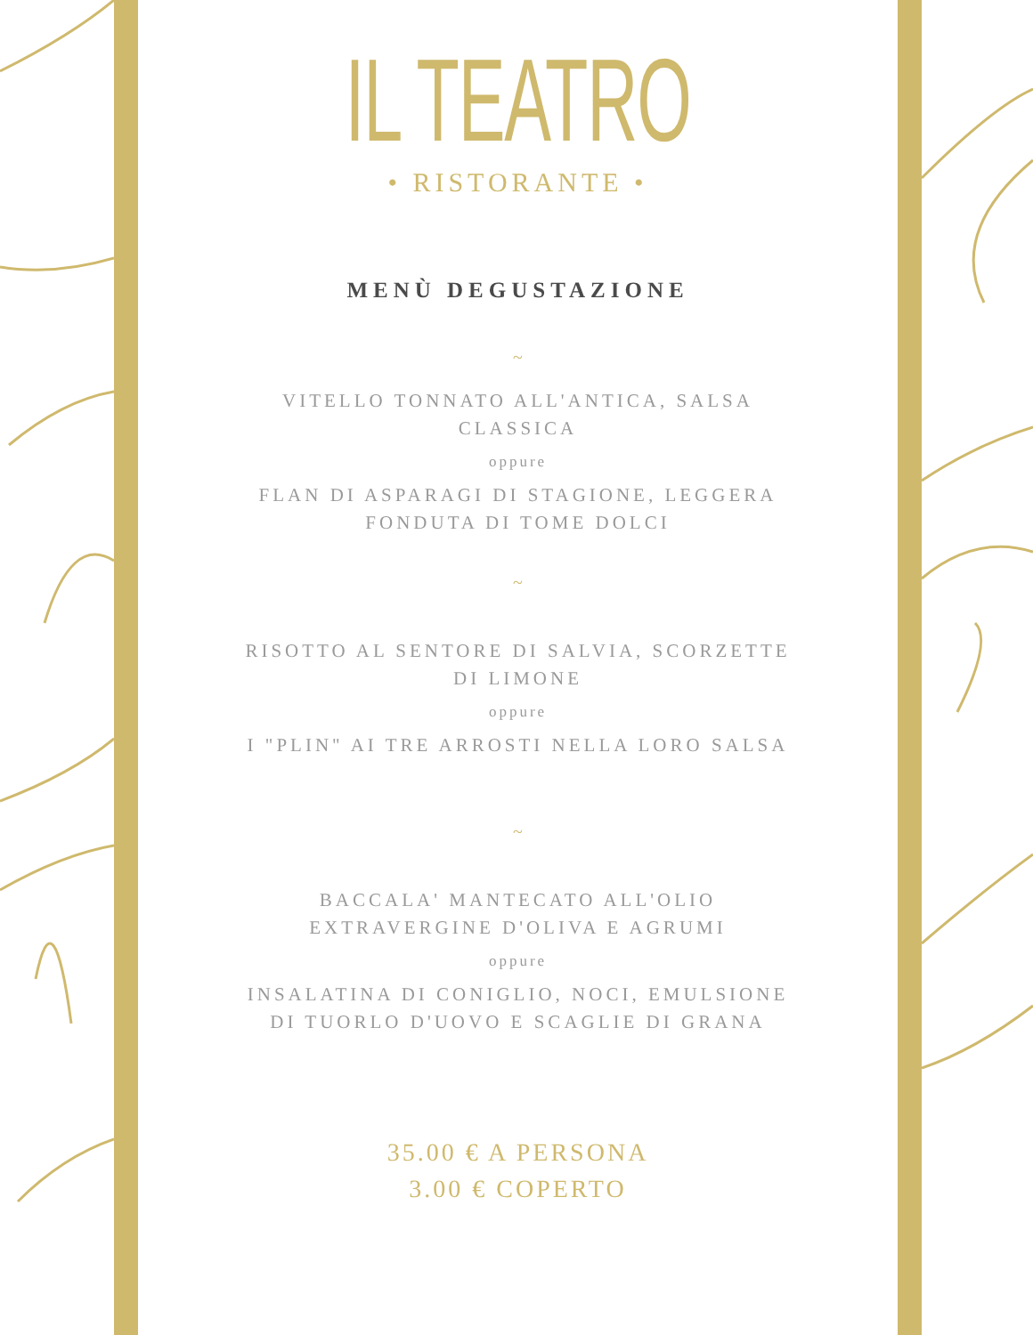IL TEATRO
• RISTORANTE •
MENÙ DEGUSTAZIONE
~
VITELLO TONNATO ALL'ANTICA, SALSA CLASSICA
oppure
FLAN DI ASPARAGI DI STAGIONE, LEGGERA FONDUTA DI TOME DOLCI
~
RISOTTO AL SENTORE DI SALVIA, SCORZETTE DI LIMONE
oppure
I "PLIN" AI TRE ARROSTI NELLA LORO SALSA
~
BACCALA' MANTECATO ALL'OLIO EXTRAVERGINE D'OLIVA E AGRUMI
oppure
INSALATINA DI CONIGLIO, NOCI, EMULSIONE DI TUORLO D'UOVO E SCAGLIE DI GRANA
35.00 € A PERSONA
3.00 € COPERTO